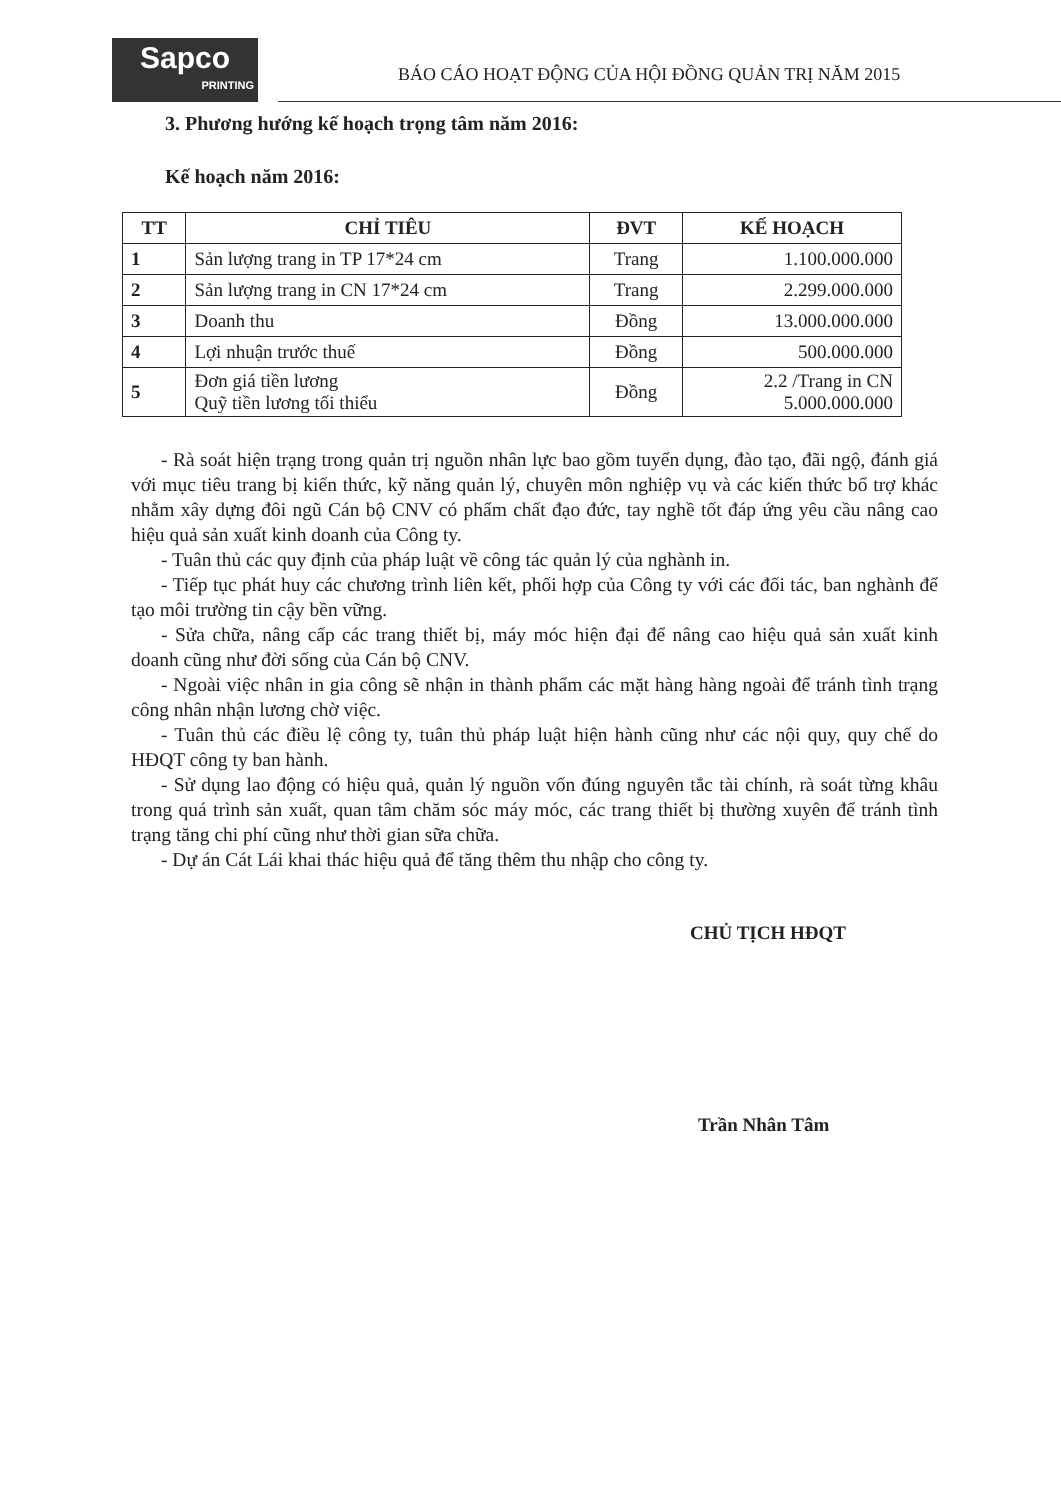Sapco
PRINTING
BÁO CÁO HOẠT ĐỘNG CỦA HỘI ĐỒNG QUẢN TRỊ NĂM 2015
3. Phương hướng kế hoạch trọng tâm năm 2016:
Kế hoạch năm 2016:
| TT | CHỈ TIÊU | ĐVT | KẾ HOẠCH |
| --- | --- | --- | --- |
| 1 | Sản lượng trang in TP 17*24 cm | Trang | 1.100.000.000 |
| 2 | Sản lượng trang in CN 17*24 cm | Trang | 2.299.000.000 |
| 3 | Doanh thu | Đồng | 13.000.000.000 |
| 4 | Lợi nhuận trước thuế | Đồng | 500.000.000 |
| 5 | Đơn giá tiền lương Quỹ tiền lương tối thiểu | Đồng | 2.2 /Trang in CN 5.000.000.000 |
- Rà soát hiện trạng trong quản trị nguồn nhân lực bao gồm tuyển dụng, đào tạo, đãi ngộ, đánh giá với mục tiêu trang bị kiến thức, kỹ năng quản lý, chuyên môn nghiệp vụ và các kiến thức bổ trợ khác nhằm xây dựng đôi ngũ Cán bộ CNV có phẩm chất đạo đức, tay nghề tốt đáp ứng yêu cầu nâng cao hiệu quả sản xuất kinh doanh của Công ty.
- Tuân thủ các quy định của pháp luật về công tác quản lý của nghành in.
- Tiếp tục phát huy các chương trình liên kết, phối hợp của Công ty với các đối tác, ban nghành để tạo môi trường tin cậy bền vững.
- Sửa chữa, nâng cấp các trang thiết bị, máy móc hiện đại để nâng cao hiệu quả sản xuất kinh doanh cũng như đời sống của Cán bộ CNV.
- Ngoài việc nhân in gia công sẽ nhận in thành phẩm các mặt hàng hàng ngoài để tránh tình trạng công nhân nhận lương chờ việc.
- Tuân thủ các điều lệ công ty, tuân thủ pháp luật hiện hành cũng như các nội quy, quy chế do HĐQT công ty ban hành.
- Sử dụng lao động có hiệu quả, quản lý nguồn vốn đúng nguyên tắc tài chính, rà soát từng khâu trong quá trình sản xuất, quan tâm chăm sóc máy móc, các trang thiết bị thường xuyên để tránh tình trạng tăng chi phí cũng như thời gian sữa chữa.
- Dự án Cát Lái khai thác hiệu quả để tăng thêm thu nhập cho công ty.
CHỦ TỊCH HĐQT
Trần Nhân Tâm